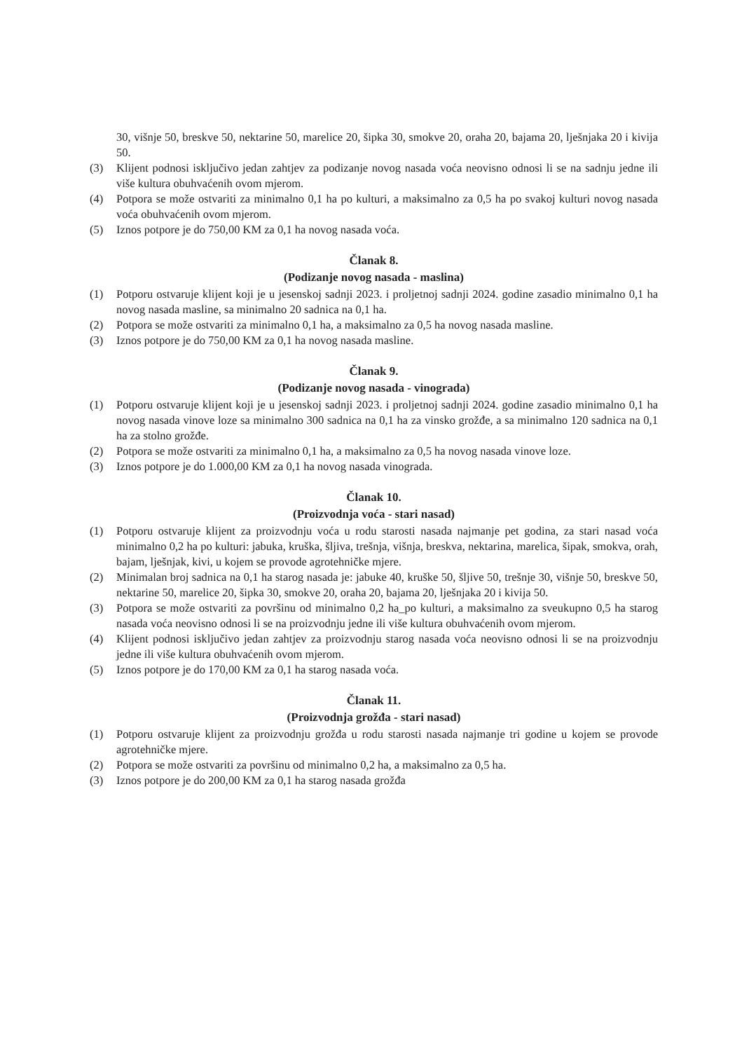30, višnje 50, breskve 50, nektarine 50, marelice 20, šipka 30, smokve 20, oraha 20, bajama 20, lješnjaka 20 i kivija 50.
(3) Klijent podnosi isključivo jedan zahtjev za podizanje novog nasada voća neovisno odnosi li se na sadnju jedne ili više kultura obuhvaćenih ovom mjerom.
(4) Potpora se može ostvariti za minimalno 0,1 ha po kulturi, a maksimalno za 0,5 ha po svakoj kulturi novog nasada voća obuhvaćenih ovom mjerom.
(5) Iznos potpore je do 750,00 KM za 0,1 ha novog nasada voća.
Članak 8.
(Podizanje novog nasada - maslina)
(1) Potporu ostvaruje klijent koji je u jesenskoj sadnji 2023. i proljetnoj sadnji 2024. godine zasadio minimalno 0,1 ha novog nasada masline, sa minimalno 20 sadnica na 0,1 ha.
(2) Potpora se može ostvariti za minimalno 0,1 ha, a maksimalno za 0,5 ha novog nasada masline.
(3) Iznos potpore je do 750,00 KM za 0,1 ha novog nasada masline.
Članak 9.
(Podizanje novog nasada - vinograda)
(1) Potporu ostvaruje klijent koji je u jesenskoj sadnji 2023. i proljetnoj sadnji 2024. godine zasadio minimalno 0,1 ha novog nasada vinove loze sa minimalno 300 sadnica na 0,1 ha za vinsko grožđe, a sa minimalno 120 sadnica na 0,1 ha za stolno grožđe.
(2) Potpora se može ostvariti za minimalno 0,1 ha, a maksimalno za 0,5 ha novog nasada vinove loze.
(3) Iznos potpore je do 1.000,00 KM za 0,1 ha novog nasada vinograda.
Članak 10.
(Proizvodnja voća - stari nasad)
(1) Potporu ostvaruje klijent za proizvodnju voća u rodu starosti nasada najmanje pet godina, za stari nasad voća minimalno 0,2 ha po kulturi: jabuka, kruška, šljiva, trešnja, višnja, breskva, nektarina, marelica, šipak, smokva, orah, bajam, lješnjak, kivi, u kojem se provode agrotehničke mjere.
(2) Minimalan broj sadnica na 0,1 ha starog nasada je: jabuke 40, kruške 50, šljive 50, trešnje 30, višnje 50, breskve 50, nektarine 50, marelice 20, šipka 30, smokve 20, oraha 20, bajama 20, lješnjaka 20 i kivija 50.
(3) Potpora se može ostvariti za površinu od minimalno 0,2 ha_po kulturi, a maksimalno za sveukupno 0,5 ha starog nasada voća neovisno odnosi li se na proizvodnju jedne ili više kultura obuhvaćenih ovom mjerom.
(4) Klijent podnosi isključivo jedan zahtjev za proizvodnju starog nasada voća neovisno odnosi li se na proizvodnju jedne ili više kultura obuhvaćenih ovom mjerom.
(5) Iznos potpore je do 170,00 KM za 0,1 ha starog nasada voća.
Članak 11.
(Proizvodnja grožđa - stari nasad)
(1) Potporu ostvaruje klijent za proizvodnju grožđa u rodu starosti nasada najmanje tri godine u kojem se provode agrotehničke mjere.
(2) Potpora se može ostvariti za površinu od minimalno 0,2 ha, a maksimalno za 0,5 ha.
(3) Iznos potpore je do 200,00 KM za 0,1 ha starog nasada grožđa